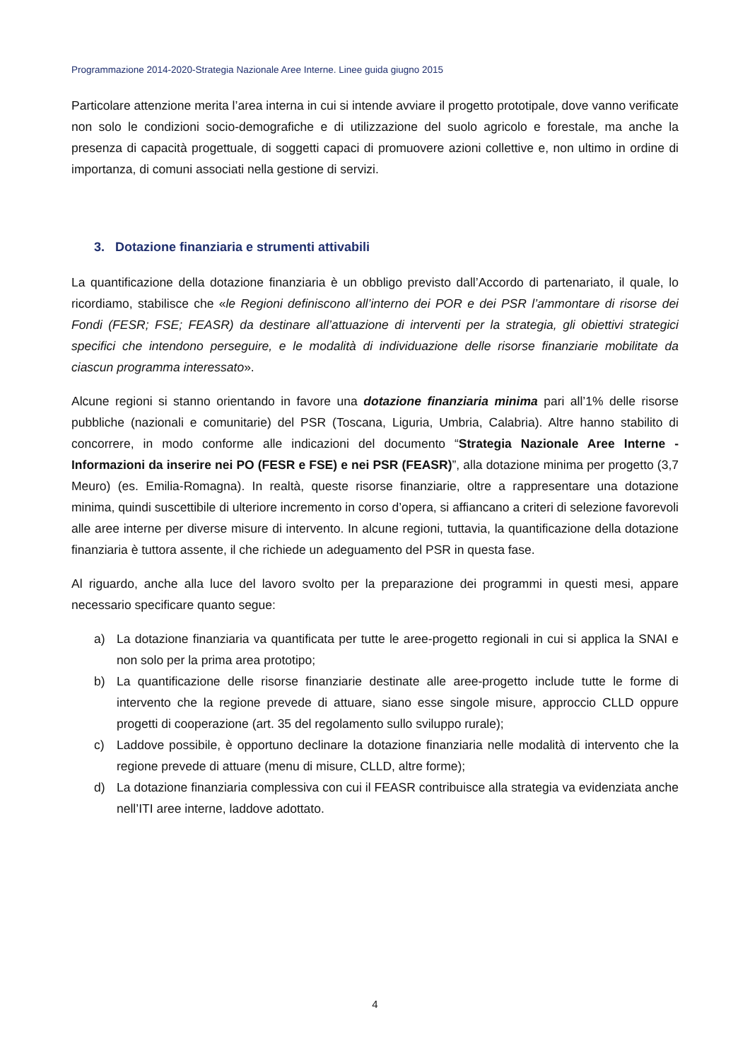Programmazione 2014-2020-Strategia Nazionale Aree Interne. Linee guida giugno 2015
Particolare attenzione merita l’area interna in cui si intende avviare il progetto prototipale, dove vanno verificate non solo le condizioni socio-demografiche e di utilizzazione del suolo agricolo e forestale, ma anche la presenza di capacità progettuale, di soggetti capaci di promuovere azioni collettive e, non ultimo in ordine di importanza, di comuni associati nella gestione di servizi.
3. Dotazione finanziaria e strumenti attivabili
La quantificazione della dotazione finanziaria è un obbligo previsto dall’Accordo di partenariato, il quale, lo ricordiamo, stabilisce che «le Regioni definiscono all’interno dei POR e dei PSR l’ammontare di risorse dei Fondi (FESR; FSE; FEASR) da destinare all’attuazione di interventi per la strategia, gli obiettivi strategici specifici che intendono perseguire, e le modalità di individuazione delle risorse finanziarie mobilitate da ciascun programma interessato».
Alcune regioni si stanno orientando in favore una dotazione finanziaria minima pari all’1% delle risorse pubbliche (nazionali e comunitarie) del PSR (Toscana, Liguria, Umbria, Calabria). Altre hanno stabilito di concorrere, in modo conforme alle indicazioni del documento “Strategia Nazionale Aree Interne - Informazioni da inserire nei PO (FESR e FSE) e nei PSR (FEASR)”, alla dotazione minima per progetto (3,7 Meuro) (es. Emilia-Romagna). In realtà, queste risorse finanziarie, oltre a rappresentare una dotazione minima, quindi suscettibile di ulteriore incremento in corso d’opera, si affiancano a criteri di selezione favorevoli alle aree interne per diverse misure di intervento. In alcune regioni, tuttavia, la quantificazione della dotazione finanziaria è tuttora assente, il che richiede un adeguamento del PSR in questa fase.
Al riguardo, anche alla luce del lavoro svolto per la preparazione dei programmi in questi mesi, appare necessario specificare quanto segue:
a) La dotazione finanziaria va quantificata per tutte le aree-progetto regionali in cui si applica la SNAI e non solo per la prima area prototipo;
b) La quantificazione delle risorse finanziarie destinate alle aree-progetto include tutte le forme di intervento che la regione prevede di attuare, siano esse singole misure, approccio CLLD oppure progetti di cooperazione (art. 35 del regolamento sullo sviluppo rurale);
c) Laddove possibile, è opportuno declinare la dotazione finanziaria nelle modalità di intervento che la regione prevede di attuare (menu di misure, CLLD, altre forme);
d) La dotazione finanziaria complessiva con cui il FEASR contribuisce alla strategia va evidenziata anche nell’ITI aree interne, laddove adottato.
4